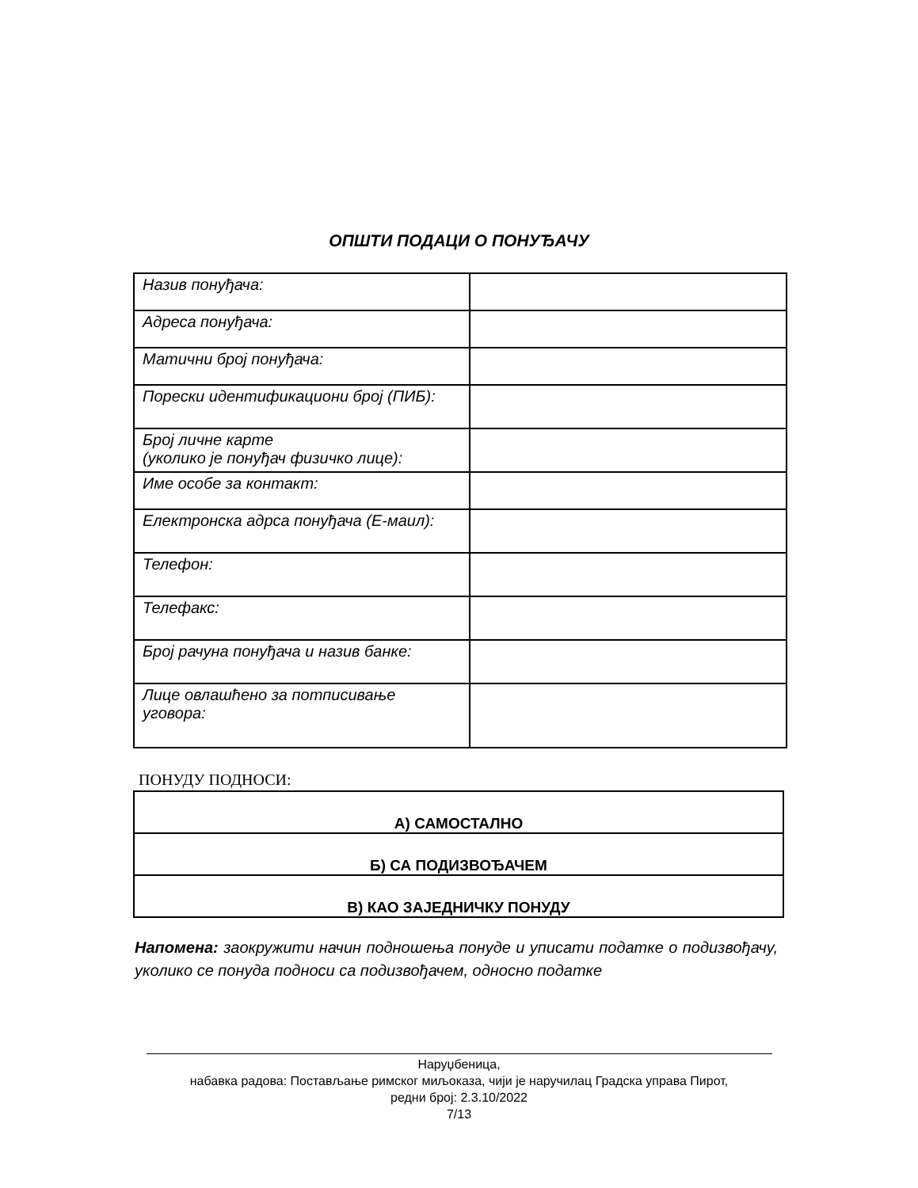ОПШТИ ПОДАЦИ О ПОНУЂАЧУ
| Назив понуђача: | |
| Адреса понуђача: | |
| Матични број понуђача: | |
| Порески идентификациони број (ПИБ): | |
| Број личне карте (уколико је понуђач физичко лице): | |
| Име особе за контакт: | |
| Електронска адрса понуђача (Е-маил): | |
| Телефон: | |
| Телефакс: | |
| Број рачуна понуђача и назив банке: | |
| Лице овлашћено за потписивање уговора: | |
ПОНУДУ ПОДНОСИ:
| А) САМОСТАЛНО |
| Б) СА ПОДИЗВОЂАЧЕМ |
| В) КАО ЗАЈЕДНИЧКУ ПОНУДУ |
Напомена: заокружити начин подношења понуде и уписати податке о подизвођачу, уколико се понуда подноси са подизвођачем, односно податке
Наруџбеница,
набавка радова: Постављање римског миљоказа, чији је наручилац Градска управа Пирот,
редни број: 2.3.10/2022
7/13